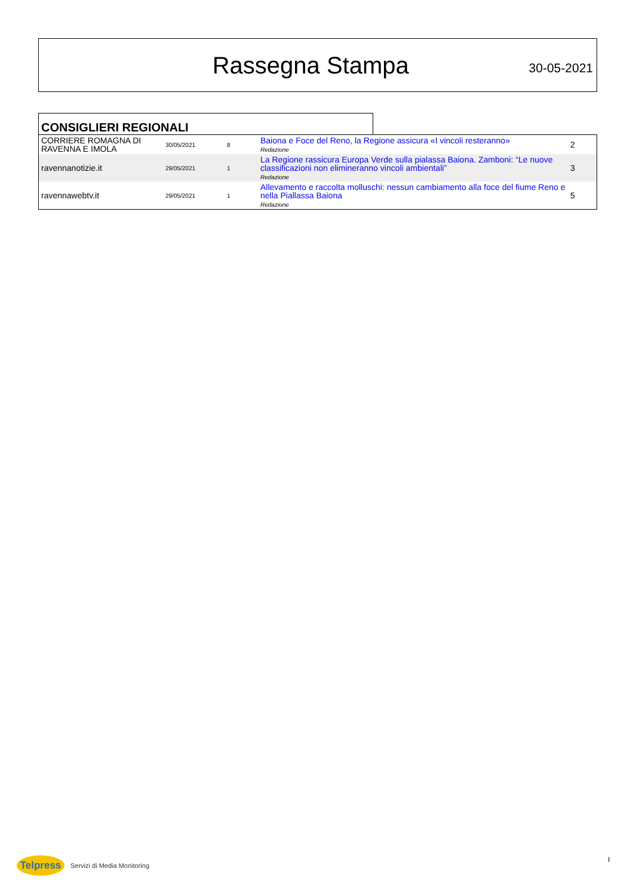Rassegna Stampa
30-05-2021
CONSIGLIERI REGIONALI
| CORRIERE ROMAGNA DI RAVENNA E IMOLA | 30/05/2021 | 8 | Baiona e Foce del Reno, la Regione assicura «I vincoli resteranno» Redazione | 2 |
| ravennanotizie.it | 29/05/2021 | 1 | La Regione rassicura Europa Verde sulla pialassa Baiona. Zamboni: “Le nuove classificazioni non elimineranno vincoli ambientali” Redazione | 3 |
| ravennawebtv.it | 29/05/2021 | 1 | Allevamento e raccolta molluschi: nessun cambiamento alla foce del fiume Reno e nella Piallassa Baiona Redazione | 5 |
Telpress
Servizi di Media Monitoring
I